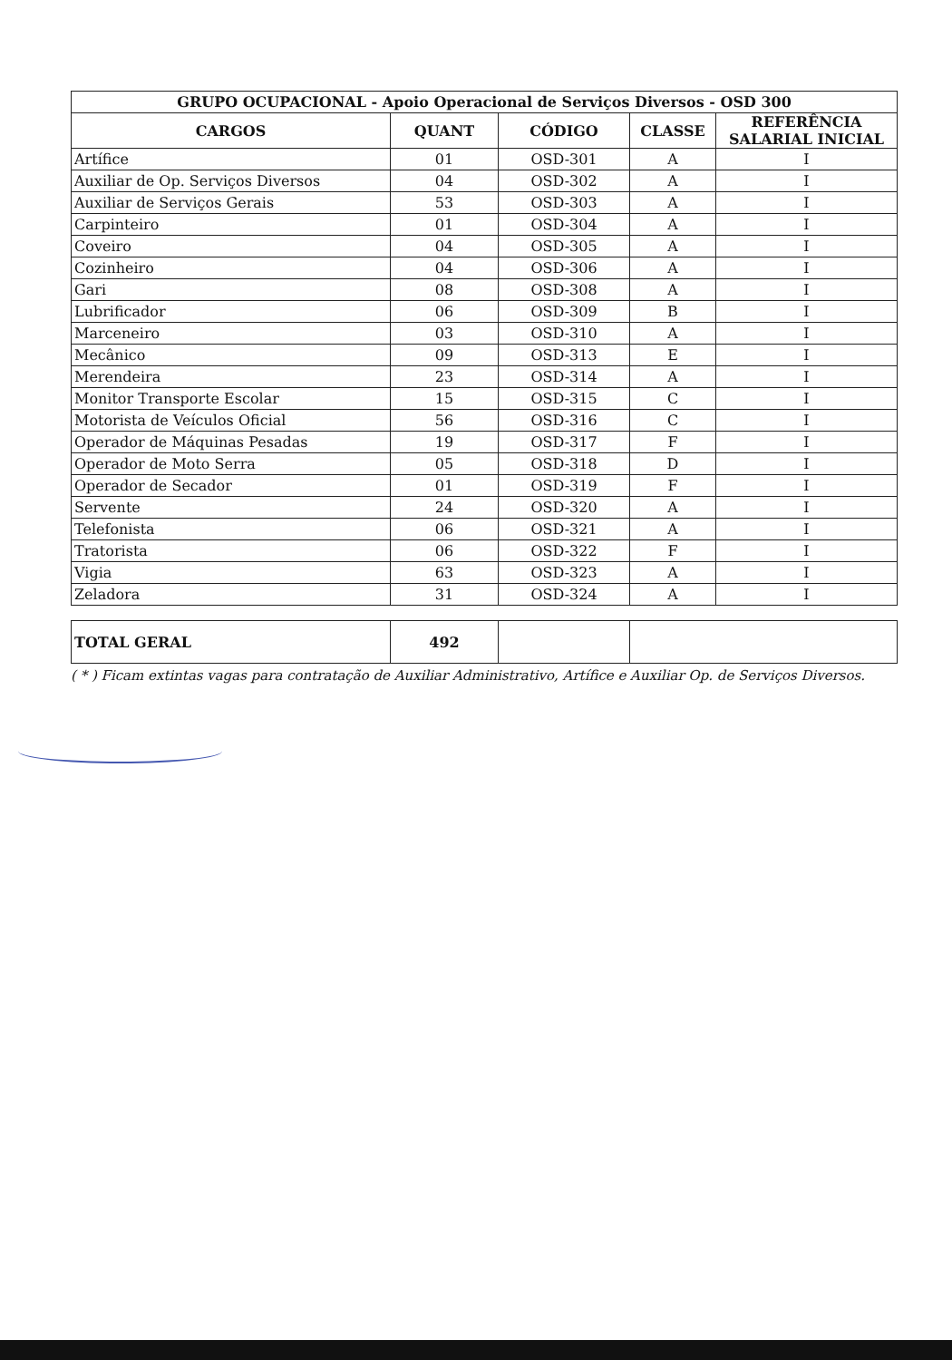| GRUPO OCUPACIONAL - Apoio Operacional de Serviços Diversos - OSD 300 | | | | |
| --- | --- | --- | --- | --- |
| CARGOS | QUANT | CÓDIGO | CLASSE | REFERÊNCIA SALARIAL INICIAL |
| Artífice | 01 | OSD-301 | A | I |
| Auxiliar de Op. Serviços Diversos | 04 | OSD-302 | A | I |
| Auxiliar de Serviços Gerais | 53 | OSD-303 | A | I |
| Carpinteiro | 01 | OSD-304 | A | I |
| Coveiro | 04 | OSD-305 | A | I |
| Cozinheiro | 04 | OSD-306 | A | I |
| Gari | 08 | OSD-308 | A | I |
| Lubrificador | 06 | OSD-309 | B | I |
| Marceneiro | 03 | OSD-310 | A | I |
| Mecânico | 09 | OSD-313 | E | I |
| Merendeira | 23 | OSD-314 | A | I |
| Monitor Transporte Escolar | 15 | OSD-315 | C | I |
| Motorista de Veículos Oficial | 56 | OSD-316 | C | I |
| Operador de Máquinas Pesadas | 19 | OSD-317 | F | I |
| Operador de Moto Serra | 05 | OSD-318 | D | I |
| Operador de Secador | 01 | OSD-319 | F | I |
| Servente | 24 | OSD-320 | A | I |
| Telefonista | 06 | OSD-321 | A | I |
| Tratorista | 06 | OSD-322 | F | I |
| Vigia | 63 | OSD-323 | A | I |
| Zeladora | 31 | OSD-324 | A | I |
| TOTAL GERAL | 492 | | |
( * ) Ficam extintas vagas para contratação de Auxiliar Administrativo, Artífice e Auxiliar Op. de Serviços Diversos.